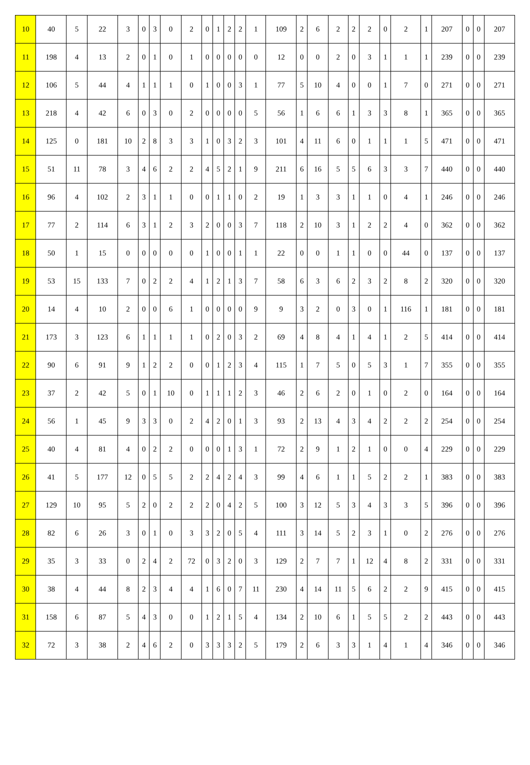| 10 | 40 | 5 | 22 | 3 | 0 | 3 | 0 | 2 | 0 | 1 | 2 | 2 | 1 | 109 | 2 | 6 | 2 | 2 | 2 | 0 | 2 | 1 | 207 | 0 | 0 | 207 |
| 11 | 198 | 4 | 13 | 2 | 0 | 1 | 0 | 1 | 0 | 0 | 0 | 0 | 0 | 12 | 0 | 0 | 2 | 0 | 3 | 1 | 1 | 1 | 239 | 0 | 0 | 239 |
| 12 | 106 | 5 | 44 | 4 | 1 | 1 | 1 | 0 | 1 | 0 | 0 | 3 | 1 | 77 | 5 | 10 | 4 | 0 | 0 | 1 | 7 | 0 | 271 | 0 | 0 | 271 |
| 13 | 218 | 4 | 42 | 6 | 0 | 3 | 0 | 2 | 0 | 0 | 0 | 0 | 5 | 56 | 1 | 6 | 6 | 1 | 3 | 3 | 8 | 1 | 365 | 0 | 0 | 365 |
| 14 | 125 | 0 | 181 | 10 | 2 | 8 | 3 | 3 | 1 | 0 | 3 | 2 | 3 | 101 | 4 | 11 | 6 | 0 | 1 | 1 | 1 | 5 | 471 | 0 | 0 | 471 |
| 15 | 51 | 11 | 78 | 3 | 4 | 6 | 2 | 2 | 4 | 5 | 2 | 1 | 9 | 211 | 6 | 16 | 5 | 5 | 6 | 3 | 3 | 7 | 440 | 0 | 0 | 440 |
| 16 | 96 | 4 | 102 | 2 | 3 | 1 | 1 | 0 | 0 | 1 | 1 | 0 | 2 | 19 | 1 | 3 | 3 | 1 | 1 | 0 | 4 | 1 | 246 | 0 | 0 | 246 |
| 17 | 77 | 2 | 114 | 6 | 3 | 1 | 2 | 3 | 2 | 0 | 0 | 3 | 7 | 118 | 2 | 10 | 3 | 1 | 2 | 2 | 4 | 0 | 362 | 0 | 0 | 362 |
| 18 | 50 | 1 | 15 | 0 | 0 | 0 | 0 | 0 | 1 | 0 | 0 | 1 | 1 | 22 | 0 | 0 | 1 | 1 | 0 | 0 | 44 | 0 | 137 | 0 | 0 | 137 |
| 19 | 53 | 15 | 133 | 7 | 0 | 2 | 2 | 4 | 1 | 2 | 1 | 3 | 7 | 58 | 6 | 3 | 6 | 2 | 3 | 2 | 8 | 2 | 320 | 0 | 0 | 320 |
| 20 | 14 | 4 | 10 | 2 | 0 | 0 | 6 | 1 | 0 | 0 | 0 | 0 | 9 | 9 | 3 | 2 | 0 | 3 | 0 | 1 | 116 | 1 | 181 | 0 | 0 | 181 |
| 21 | 173 | 3 | 123 | 6 | 1 | 1 | 1 | 1 | 0 | 2 | 0 | 3 | 2 | 69 | 4 | 8 | 4 | 1 | 4 | 1 | 2 | 5 | 414 | 0 | 0 | 414 |
| 22 | 90 | 6 | 91 | 9 | 1 | 2 | 2 | 0 | 0 | 1 | 2 | 3 | 4 | 115 | 1 | 7 | 5 | 0 | 5 | 3 | 1 | 7 | 355 | 0 | 0 | 355 |
| 23 | 37 | 2 | 42 | 5 | 0 | 1 | 10 | 0 | 1 | 1 | 1 | 2 | 3 | 46 | 2 | 6 | 2 | 0 | 1 | 0 | 2 | 0 | 164 | 0 | 0 | 164 |
| 24 | 56 | 1 | 45 | 9 | 3 | 3 | 0 | 2 | 4 | 2 | 0 | 1 | 3 | 93 | 2 | 13 | 4 | 3 | 4 | 2 | 2 | 2 | 254 | 0 | 0 | 254 |
| 25 | 40 | 4 | 81 | 4 | 0 | 2 | 2 | 0 | 0 | 0 | 1 | 3 | 1 | 72 | 2 | 9 | 1 | 2 | 1 | 0 | 0 | 4 | 229 | 0 | 0 | 229 |
| 26 | 41 | 5 | 177 | 12 | 0 | 5 | 5 | 2 | 2 | 4 | 2 | 4 | 3 | 99 | 4 | 6 | 1 | 1 | 5 | 2 | 2 | 1 | 383 | 0 | 0 | 383 |
| 27 | 129 | 10 | 95 | 5 | 2 | 0 | 2 | 2 | 2 | 0 | 4 | 2 | 5 | 100 | 3 | 12 | 5 | 3 | 4 | 3 | 3 | 5 | 396 | 0 | 0 | 396 |
| 28 | 82 | 6 | 26 | 3 | 0 | 1 | 0 | 3 | 3 | 2 | 0 | 5 | 4 | 111 | 3 | 14 | 5 | 2 | 3 | 1 | 0 | 2 | 276 | 0 | 0 | 276 |
| 29 | 35 | 3 | 33 | 0 | 2 | 4 | 2 | 72 | 0 | 3 | 2 | 0 | 3 | 129 | 2 | 7 | 7 | 1 | 12 | 4 | 8 | 2 | 331 | 0 | 0 | 331 |
| 30 | 38 | 4 | 44 | 8 | 2 | 3 | 4 | 4 | 1 | 6 | 0 | 7 | 11 | 230 | 4 | 14 | 11 | 5 | 6 | 2 | 2 | 9 | 415 | 0 | 0 | 415 |
| 31 | 158 | 6 | 87 | 5 | 4 | 3 | 0 | 0 | 1 | 2 | 1 | 5 | 4 | 134 | 2 | 10 | 6 | 1 | 5 | 5 | 2 | 2 | 443 | 0 | 0 | 443 |
| 32 | 72 | 3 | 38 | 2 | 4 | 6 | 2 | 0 | 3 | 3 | 3 | 2 | 5 | 179 | 2 | 6 | 3 | 3 | 1 | 4 | 1 | 4 | 346 | 0 | 0 | 346 |